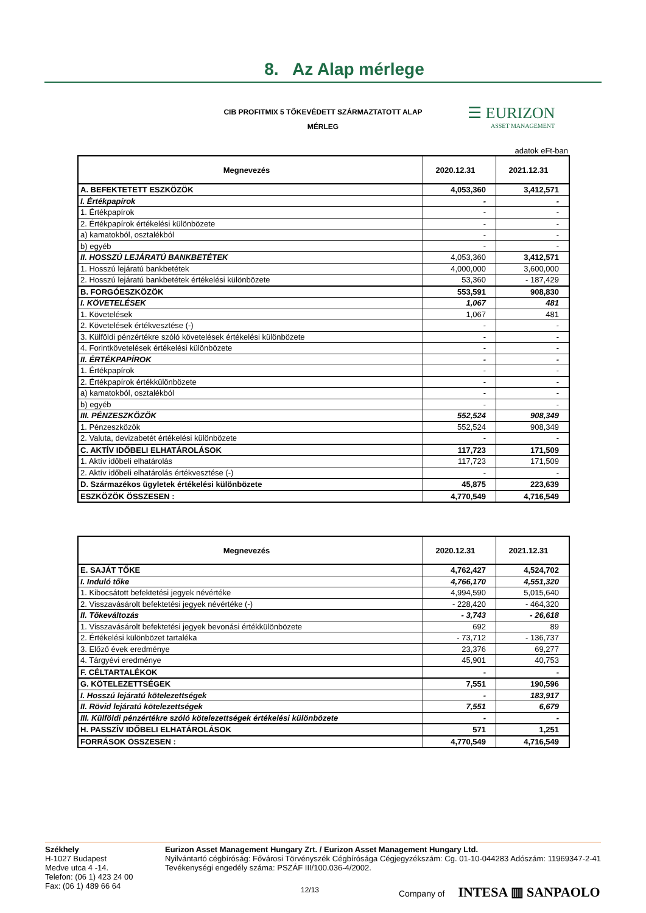8. Az Alap mérlege
CIB PROFITMIX 5 TŐKEVÉDETT SZÁRMAZTATOTT ALAP
MÉRLEG
☰ EURIZON
ASSET MANAGEMENT
adatok eFt-ban
| Megnevezés | 2020.12.31 | 2021.12.31 |
| --- | --- | --- |
| A. BEFEKTETETT ESZKÖZÖK | 4,053,360 | 3,412,571 |
| I. Értékpapírok | - | - |
| 1. Értékpapírok | - | - |
| 2. Értékpapírok értékelési különbözete | - | - |
| a) kamatokból, osztalékból | - | - |
| b) egyéb | - | - |
| II. HOSSZÚ LEJÁRATÚ BANKBETÉTEK | 4,053,360 | 3,412,571 |
| 1. Hosszú lejáratú bankbetétek | 4,000,000 | 3,600,000 |
| 2. Hosszú lejáratú bankbetétek értékelési különbözete | 53,360 | - 187,429 |
| B. FORGÓESZKÖZÖK | 553,591 | 908,830 |
| I. KÖVETELÉSEK | 1,067 | 481 |
| 1. Követelések | 1,067 | 481 |
| 2. Követelések értékvesztése (-) | - | - |
| 3. Külföldi pénzértékre szóló követelések értékelési különbözete | - | - |
| 4. Forintkövetelések értékelési különbözete | - | - |
| II. ÉRTÉKPAPÍROK | - | - |
| 1. Értékpapírok | - | - |
| 2. Értékpapírok értékkülönbözete | - | - |
| a) kamatokból, osztalékból | - | - |
| b) egyéb | - | - |
| III. PÉNZESZKÖZÖK | 552,524 | 908,349 |
| 1. Pénzeszközök | 552,524 | 908,349 |
| 2. Valuta, devizabetét értékelési különbözete | - | - |
| C. AKTÍV IDŐBELI ELHATÁROLÁSOK | 117,723 | 171,509 |
| 1. Aktív időbeli elhatárolás | 117,723 | 171,509 |
| 2. Aktív időbeli elhatárolás értékvesztése (-) | - | - |
| D. Származékos ügyletek értékelési különbözete | 45,875 | 223,639 |
| ESZKÖZÖK ÖSSZESEN : | 4,770,549 | 4,716,549 |
| Megnevezés | 2020.12.31 | 2021.12.31 |
| --- | --- | --- |
| E. SAJÁT TŐKE | 4,762,427 | 4,524,702 |
| I. Induló tőke | 4,766,170 | 4,551,320 |
| 1. Kibocsátott befektetési jegyek névértéke | 4,994,590 | 5,015,640 |
| 2. Visszavásárolt befektetési jegyek névértéke (-) | - 228,420 | - 464,320 |
| II. Tőkeváltozás | - 3,743 | - 26,618 |
| 1. Visszavásárolt befektetési jegyek bevonási értékkülönbözete | 692 | 89 |
| 2. Értékelési különbözet tartaléka | - 73,712 | - 136,737 |
| 3. Előző évek eredménye | 23,376 | 69,277 |
| 4. Tárgyévi eredménye | 45,901 | 40,753 |
| F. CÉLTARTALÉKOK | - | - |
| G. KÖTELEZETTSÉGEK | 7,551 | 190,596 |
| I. Hosszú lejáratú kötelezettségek | - | 183,917 |
| II. Rövid lejáratú kötelezettségek | 7,551 | 6,679 |
| III. Külföldi pénzértékre szóló kötelezettségek értékelési különbözete | - | - |
| H. PASSZÍV IDŐBELI ELHATÁROLÁSOK | 571 | 1,251 |
| FORRÁSOK ÖSSZESEN : | 4,770,549 | 4,716,549 |
Székhely
H-1027 Budapest
Medve utca 4 -14.
Telefon: (06 1) 423 24 00
Fax: (06 1) 489 66 64
Eurizon Asset Management Hungary Zrt. / Eurizon Asset Management Hungary Ltd.
Nyilvántartó cégbíróság: Fővárosi Törvényszék Cégbírósága Cégjegyzékszám: Cg. 01-10-044283 Adószám: 11969347-2-41 Tevékenységi engedély száma: PSZÁF III/100.036-4/2002.
12/13 Company of INTESA ▥ SANPAOLO